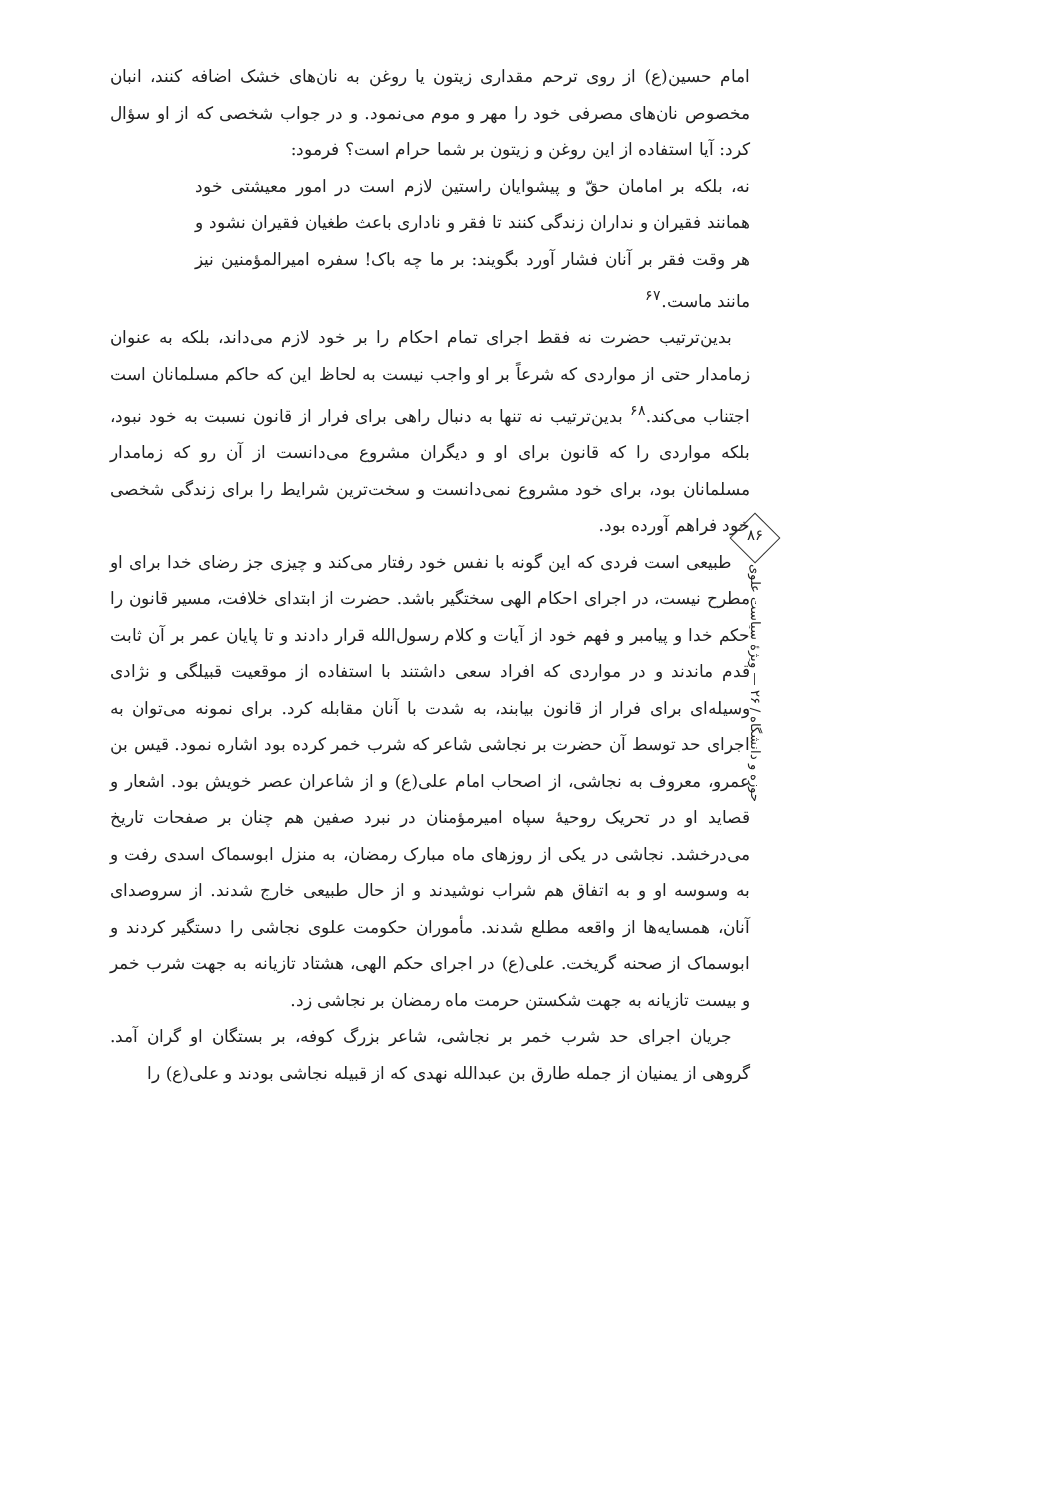امام حسین(ع) از روی ترحم مقداری زیتون یا روغن به نان‌های خشک اضافه کنند، انبان مخصوص نان‌های مصرفی خود را مهر و موم می‌نمود. و در جواب شخصی که از او سؤال کرد: آیا استفاده از این روغن و زیتون بر شما حرام است؟ فرمود:
نه، بلکه بر امامان حقّ و پیشوایان راستین لازم است در امور معیشتی خود همانند فقیران و نداران زندگی کنند تا فقر و ناداری باعث طغیان فقیران نشود و هر وقت فقر بر آنان فشار آورد بگویند: بر ما چه باک! سفره امیرالمؤمنین نیز مانند ماست.<sup>۶۷</sup>
بدین‌ترتیب حضرت نه فقط اجرای تمام احکام را بر خود لازم می‌داند، بلکه به عنوان زمامدار حتی از مواردی که شرعاً بر او واجب نیست به لحاظ این که حاکم مسلمانان است اجتناب می‌کند.<sup>۶۸</sup> بدین‌ترتیب نه تنها به دنبال راهی برای فرار از قانون نسبت به خود نبود، بلکه مواردی را که قانون برای او و دیگران مشروع می‌دانست از آن رو که زمامدار مسلمانان بود، برای خود مشروع نمی‌دانست و سخت‌ترین شرایط را برای زندگی شخصی خود فراهم آورده بود.
طبیعی است فردی که این گونه با نفس خود رفتار می‌کند و چیزی جز رضای خدا برای او مطرح نیست، در اجرای احکام الهی سختگیر باشد. حضرت از ابتدای خلافت، مسیر قانون را حکم خدا و پیامبر و فهم خود از آیات و کلام رسول‌الله قرار دادند و تا پایان عمر بر آن ثابت قدم ماندند و در مواردی که افراد سعی داشتند با استفاده از موقعیت قبیلگی و نژادی وسیله‌ای برای فرار از قانون بیابند، به شدت با آنان مقابله کرد. برای نمونه می‌توان به اجرای حد توسط آن حضرت بر نجاشی شاعر که شرب خمر کرده بود اشاره نمود. قیس بن عمرو، معروف به نجاشی، از اصحاب امام علی(ع) و از شاعران عصر خویش بود. اشعار و قصاید او در تحریک روحیهٔ سپاه امیرمؤمنان در نبرد صفین هم چنان بر صفحات تاریخ می‌درخشد. نجاشی در یکی از روزهای ماه مبارک رمضان، به منزل ابوسماک اسدی رفت و به وسوسه او و به اتفاق هم شراب نوشیدند و از حال طبیعی خارج شدند. از سروصدای آنان، همسایه‌ها از واقعه مطلع شدند. مأموران حکومت علوی نجاشی را دستگیر کردند و ابوسماک از صحنه گریخت. علی(ع) در اجرای حکم الهی، هشتاد تازیانه به جهت شرب خمر و بیست تازیانه به جهت شکستن حرمت ماه رمضان بر نجاشی زد.
جریان اجرای حد شرب خمر بر نجاشی، شاعر بزرگ کوفه، بر بستگان او گران آمد. گروهی از یمنیان از جمله طارق بن عبدالله نهدی که از قبیله نجاشی بودند و علی(ع) را
۸۶
حوزه و دانشگاه / ۲۶ — ویژهٔ سیاست علوی